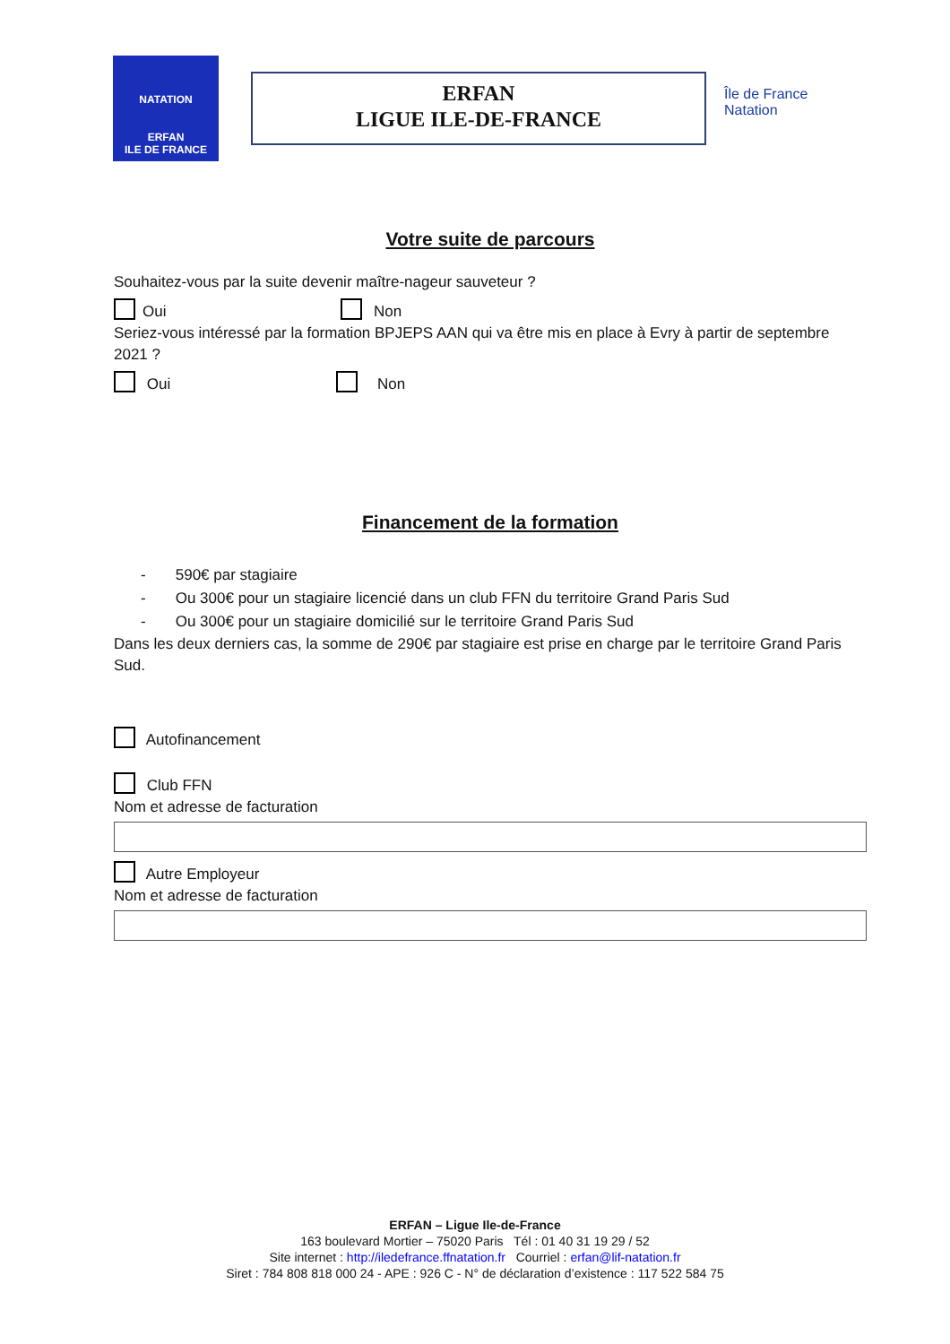NATATION
ERFAN
ILE DE FRANCE
ERFAN
LIGUE ILE-DE-FRANCE
Île de France
Natation
Votre suite de parcours
Souhaitez-vous par la suite devenir maître-nageur sauveteur ?
Oui Non
Seriez-vous intéressé par la formation BPJEPS AAN qui va être mis en place à Evry à partir de septembre 2021 ?
Oui Non
Financement de la formation
- 590€ par stagiaire
- Ou 300€ pour un stagiaire licencié dans un club FFN du territoire Grand Paris Sud
- Ou 300€ pour un stagiaire domicilié sur le territoire Grand Paris Sud
Dans les deux derniers cas, la somme de 290€ par stagiaire est prise en charge par le territoire Grand Paris Sud.
Autofinancement
Club FFN
Nom et adresse de facturation
Autre Employeur
Nom et adresse de facturation
ERFAN – Ligue Ile-de-France
163 boulevard Mortier – 75020 Paris Tél : 01 40 31 19 29 / 52
Site internet : http://iledefrance.ffnatation.fr Courriel : erfan@lif-natation.fr
Siret : 784 808 818 000 24 - APE : 926 C - N° de déclaration d’existence : 117 522 584 75